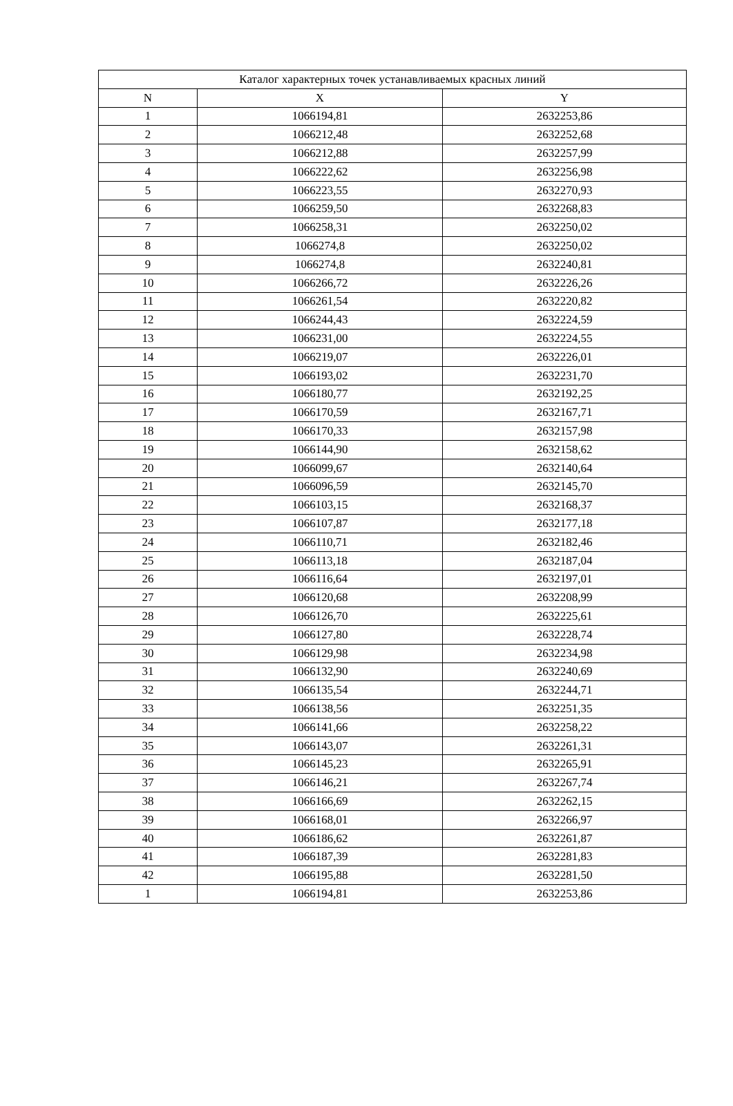| Каталог характерных точек устанавливаемых красных линий | | |
| --- | --- | --- |
| N | X | Y |
| 1 | 1066194,81 | 2632253,86 |
| 2 | 1066212,48 | 2632252,68 |
| 3 | 1066212,88 | 2632257,99 |
| 4 | 1066222,62 | 2632256,98 |
| 5 | 1066223,55 | 2632270,93 |
| 6 | 1066259,50 | 2632268,83 |
| 7 | 1066258,31 | 2632250,02 |
| 8 | 1066274,8 | 2632250,02 |
| 9 | 1066274,8 | 2632240,81 |
| 10 | 1066266,72 | 2632226,26 |
| 11 | 1066261,54 | 2632220,82 |
| 12 | 1066244,43 | 2632224,59 |
| 13 | 1066231,00 | 2632224,55 |
| 14 | 1066219,07 | 2632226,01 |
| 15 | 1066193,02 | 2632231,70 |
| 16 | 1066180,77 | 2632192,25 |
| 17 | 1066170,59 | 2632167,71 |
| 18 | 1066170,33 | 2632157,98 |
| 19 | 1066144,90 | 2632158,62 |
| 20 | 1066099,67 | 2632140,64 |
| 21 | 1066096,59 | 2632145,70 |
| 22 | 1066103,15 | 2632168,37 |
| 23 | 1066107,87 | 2632177,18 |
| 24 | 1066110,71 | 2632182,46 |
| 25 | 1066113,18 | 2632187,04 |
| 26 | 1066116,64 | 2632197,01 |
| 27 | 1066120,68 | 2632208,99 |
| 28 | 1066126,70 | 2632225,61 |
| 29 | 1066127,80 | 2632228,74 |
| 30 | 1066129,98 | 2632234,98 |
| 31 | 1066132,90 | 2632240,69 |
| 32 | 1066135,54 | 2632244,71 |
| 33 | 1066138,56 | 2632251,35 |
| 34 | 1066141,66 | 2632258,22 |
| 35 | 1066143,07 | 2632261,31 |
| 36 | 1066145,23 | 2632265,91 |
| 37 | 1066146,21 | 2632267,74 |
| 38 | 1066166,69 | 2632262,15 |
| 39 | 1066168,01 | 2632266,97 |
| 40 | 1066186,62 | 2632261,87 |
| 41 | 1066187,39 | 2632281,83 |
| 42 | 1066195,88 | 2632281,50 |
| 1 | 1066194,81 | 2632253,86 |